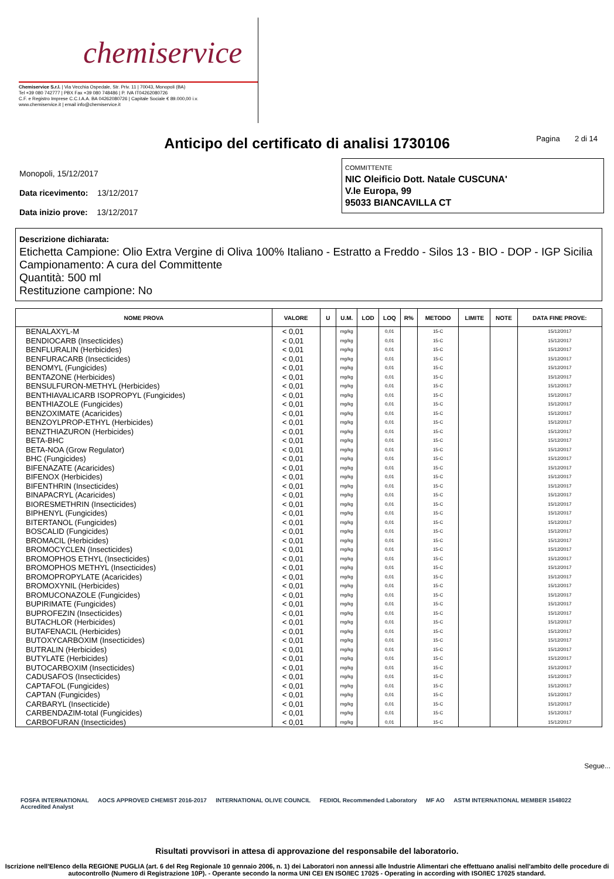chemiservice
Chemiservice S.r.l. | Via Vecchia Ospedale, Str. Priv. 11 | 70043, Monopoli (BA)
Tel +39 080 742777 | PBX Fax +39 080 748486 | P. IVA IT04262080726
C.F. e Registro Imprese C.C.I.A.A. BA 04262080726 | Capitale Sociale € 89.000,00 i.v.
www.chemiservice.it | email info@chemiservice.it
Anticipo del certificato di analisi 1730106 Pagina 2 di 14
Monopoli, 15/12/2017
Data ricevimento: 13/12/2017
Data inizio prove: 13/12/2017
COMMITTENTE
NIC Oleificio Dott. Natale CUSCUNA'
V.le Europa, 99
95033 BIANCAVILLA CT
Descrizione dichiarata:
Etichetta Campione: Olio Extra Vergine di Oliva 100% Italiano - Estratto a Freddo - Silos 13 - BIO - DOP - IGP Sicilia
Campionamento: A cura del Committente
Quantità: 500 ml
Restituzione campione: No
| NOME PROVA | VALORE | U | U.M. | LOD | LOQ | R% | METODO | LIMITE | NOTE | DATA FINE PROVE: |
| --- | --- | --- | --- | --- | --- | --- | --- | --- | --- | --- |
| BENALAXYL-M | < 0,01 | | mg/kg | | 0,01 | | 15-C | | | 15/12/2017 |
| BENDIOCARB (Insecticides) | < 0,01 | | mg/kg | | 0,01 | | 15-C | | | 15/12/2017 |
| BENFLURALIN (Herbicides) | < 0,01 | | mg/kg | | 0,01 | | 15-C | | | 15/12/2017 |
| BENFURACARB (Insecticides) | < 0,01 | | mg/kg | | 0,01 | | 15-C | | | 15/12/2017 |
| BENOMYL (Fungicides) | < 0,01 | | mg/kg | | 0,01 | | 15-C | | | 15/12/2017 |
| BENTAZONE (Herbicides) | < 0,01 | | mg/kg | | 0,01 | | 15-C | | | 15/12/2017 |
| BENSULFURON-METHYL (Herbicides) | < 0,01 | | mg/kg | | 0,01 | | 15-C | | | 15/12/2017 |
| BENTHIAVALICARB ISOPROPYL (Fungicides) | < 0,01 | | mg/kg | | 0,01 | | 15-C | | | 15/12/2017 |
| BENTHIAZOLE (Fungicides) | < 0,01 | | mg/kg | | 0,01 | | 15-C | | | 15/12/2017 |
| BENZOXIMATE (Acaricides) | < 0,01 | | mg/kg | | 0,01 | | 15-C | | | 15/12/2017 |
| BENZOYLPROP-ETHYL (Herbicides) | < 0,01 | | mg/kg | | 0,01 | | 15-C | | | 15/12/2017 |
| BENZTHIAZURON (Herbicides) | < 0,01 | | mg/kg | | 0,01 | | 15-C | | | 15/12/2017 |
| BETA-BHC | < 0,01 | | mg/kg | | 0,01 | | 15-C | | | 15/12/2017 |
| BETA-NOA (Grow Regulator) | < 0,01 | | mg/kg | | 0,01 | | 15-C | | | 15/12/2017 |
| BHC (Fungicides) | < 0,01 | | mg/kg | | 0,01 | | 15-C | | | 15/12/2017 |
| BIFENAZATE (Acaricides) | < 0,01 | | mg/kg | | 0,01 | | 15-C | | | 15/12/2017 |
| BIFENOX (Herbicides) | < 0,01 | | mg/kg | | 0,01 | | 15-C | | | 15/12/2017 |
| BIFENTHRIN (Insecticides) | < 0,01 | | mg/kg | | 0,01 | | 15-C | | | 15/12/2017 |
| BINAPACRYL (Acaricides) | < 0,01 | | mg/kg | | 0,01 | | 15-C | | | 15/12/2017 |
| BIORESMETHRIN (Insecticides) | < 0,01 | | mg/kg | | 0,01 | | 15-C | | | 15/12/2017 |
| BIPHENYL (Fungicides) | < 0,01 | | mg/kg | | 0,01 | | 15-C | | | 15/12/2017 |
| BITERTANOL (Fungicides) | < 0,01 | | mg/kg | | 0,01 | | 15-C | | | 15/12/2017 |
| BOSCALID (Fungicides) | < 0,01 | | mg/kg | | 0,01 | | 15-C | | | 15/12/2017 |
| BROMACIL (Herbicides) | < 0,01 | | mg/kg | | 0,01 | | 15-C | | | 15/12/2017 |
| BROMOCYCLEN (Insecticides) | < 0,01 | | mg/kg | | 0,01 | | 15-C | | | 15/12/2017 |
| BROMOPHOS ETHYL (Insecticides) | < 0,01 | | mg/kg | | 0,01 | | 15-C | | | 15/12/2017 |
| BROMOPHOS METHYL (Insecticides) | < 0,01 | | mg/kg | | 0,01 | | 15-C | | | 15/12/2017 |
| BROMOPROPYLATE (Acaricides) | < 0,01 | | mg/kg | | 0,01 | | 15-C | | | 15/12/2017 |
| BROMOXYNIL (Herbicides) | < 0,01 | | mg/kg | | 0,01 | | 15-C | | | 15/12/2017 |
| BROMUCONAZOLE (Fungicides) | < 0,01 | | mg/kg | | 0,01 | | 15-C | | | 15/12/2017 |
| BUPIRIMATE (Fungicides) | < 0,01 | | mg/kg | | 0,01 | | 15-C | | | 15/12/2017 |
| BUPROFEZIN (Insecticides) | < 0,01 | | mg/kg | | 0,01 | | 15-C | | | 15/12/2017 |
| BUTACHLOR (Herbicides) | < 0,01 | | mg/kg | | 0,01 | | 15-C | | | 15/12/2017 |
| BUTAFENACIL (Herbicides) | < 0,01 | | mg/kg | | 0,01 | | 15-C | | | 15/12/2017 |
| BUTOXYCARBOXIM (Insecticides) | < 0,01 | | mg/kg | | 0,01 | | 15-C | | | 15/12/2017 |
| BUTRALIN (Herbicides) | < 0,01 | | mg/kg | | 0,01 | | 15-C | | | 15/12/2017 |
| BUTYLATE (Herbicides) | < 0,01 | | mg/kg | | 0,01 | | 15-C | | | 15/12/2017 |
| BUTOCARBOXIM (Insecticides) | < 0,01 | | mg/kg | | 0,01 | | 15-C | | | 15/12/2017 |
| CADUSAFOS (Insecticides) | < 0,01 | | mg/kg | | 0,01 | | 15-C | | | 15/12/2017 |
| CAPTAFOL (Fungicides) | < 0,01 | | mg/kg | | 0,01 | | 15-C | | | 15/12/2017 |
| CAPTAN (Fungicides) | < 0,01 | | mg/kg | | 0,01 | | 15-C | | | 15/12/2017 |
| CARBARYL (Insecticide) | < 0,01 | | mg/kg | | 0,01 | | 15-C | | | 15/12/2017 |
| CARBENDAZIM-total (Fungicides) | < 0,01 | | mg/kg | | 0,01 | | 15-C | | | 15/12/2017 |
| CARBOFURAN (Insecticides) | < 0,01 | | mg/kg | | 0,01 | | 15-C | | | 15/12/2017 |
Segue...
FOSFA INTERNATIONAL
Accredited Analyst AOCS APPROVED CHEMIST 2016-2017 INTERNATIONAL OLIVE COUNCIL FEDIOL Recommended Laboratory MF AO ASTM INTERNATIONAL MEMBER 1548022
Risultati provvisori in attesa di approvazione del responsabile del laboratorio.
Iscrizione nell'Elenco della REGIONE PUGLIA (art. 6 del Reg Regionale 10 gennaio 2006, n. 1) dei Laboratori non annessi alle Industrie Alimentari che effettuano analisi nell'ambito delle procedure di autocontrollo (Numero di Registrazione 10P). - Operante secondo la norma UNI CEI EN ISO/IEC 17025 - Operating in according with ISO/IEC 17025 standard.